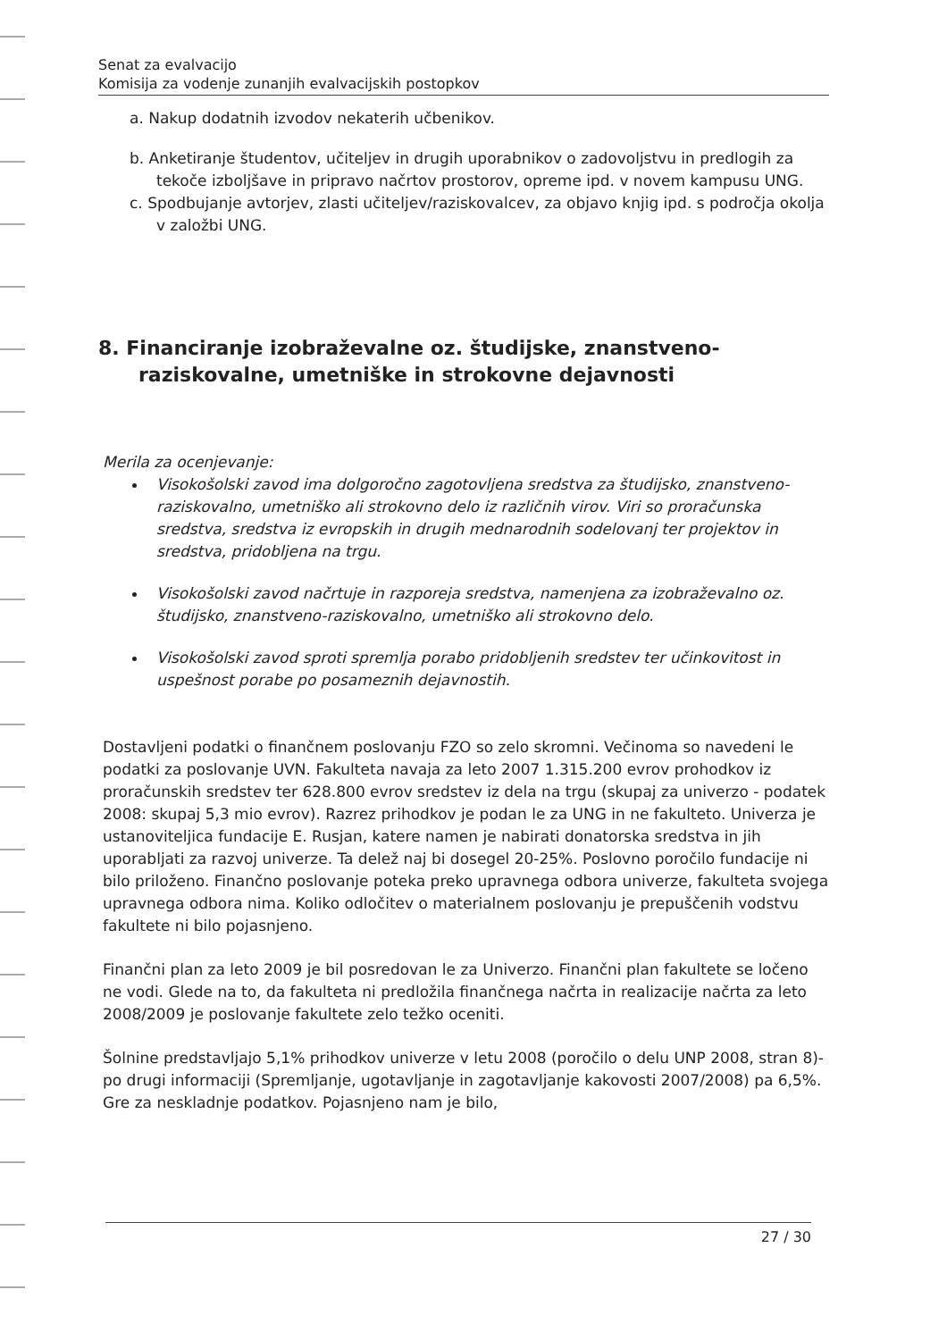Senat za evalvacijo
Komisija za vodenje zunanjih evalvacijskih postopkov
a. Nakup dodatnih izvodov nekaterih učbenikov.
b. Anketiranje študentov, učiteljev in drugih uporabnikov o zadovoljstvu in predlogih za tekoče izboljšave in pripravo načrtov prostorov, opreme ipd. v novem kampusu UNG.
c. Spodbujanje avtorjev, zlasti učiteljev/raziskovalcev, za objavo knjig ipd. s področja okolja v založbi UNG.
8. Financiranje izobraževalne oz. študijske, znanstveno-raziskovalne, umetniške in strokovne dejavnosti
Merila za ocenjevanje:
Visokošolski zavod ima dolgoročno zagotovljena sredstva za študijsko, znanstveno-raziskovalno, umetniško ali strokovno delo iz različnih virov. Viri so proračunska sredstva, sredstva iz evropskih in drugih mednarodnih sodelovanj ter projektov in sredstva, pridobljena na trgu.
Visokošolski zavod načrtuje in razporeja sredstva, namenjena za izobraževalno oz. študijsko, znanstveno-raziskovalno, umetniško ali strokovno delo.
Visokošolski zavod sproti spremlja porabo pridobljenih sredstev ter učinkovitost in uspešnost porabe po posameznih dejavnostih.
Dostavljeni podatki o finančnem poslovanju FZO so zelo skromni. Večinoma so navedeni le podatki za poslovanje UVN. Fakulteta navaja za leto 2007 1.315.200 evrov prohodkov iz proračunskih sredstev ter 628.800 evrov sredstev iz dela na trgu (skupaj za univerzo - podatek 2008: skupaj 5,3 mio evrov). Razrez prihodkov je podan le za UNG in ne fakulteto. Univerza je ustanoviteljica fundacije E. Rusjan, katere namen je nabirati donatorska sredstva in jih uporabljati za razvoj univerze. Ta delež naj bi dosegel 20-25%. Poslovno poročilo fundacije ni bilo priloženo. Finančno poslovanje poteka preko upravnega odbora univerze, fakulteta svojega upravnega odbora nima. Koliko odločitev o materialnem poslovanju je prepuščenih vodstvu fakultete ni bilo pojasnjeno.
Finančni plan za leto 2009 je bil posredovan le za Univerzo. Finančni plan fakultete se ločeno ne vodi. Glede na to, da fakulteta ni predložila finančnega načrta in realizacije načrta za leto 2008/2009 je poslovanje fakultete zelo težko oceniti.
Šolnine predstavljajo 5,1% prihodkov univerze v letu 2008 (poročilo o delu UNP 2008, stran 8)- po drugi informaciji (Spremljanje, ugotavljanje in zagotavljanje kakovosti 2007/2008) pa 6,5%. Gre za neskladnje podatkov. Pojasnjeno nam je bilo,
27 / 30